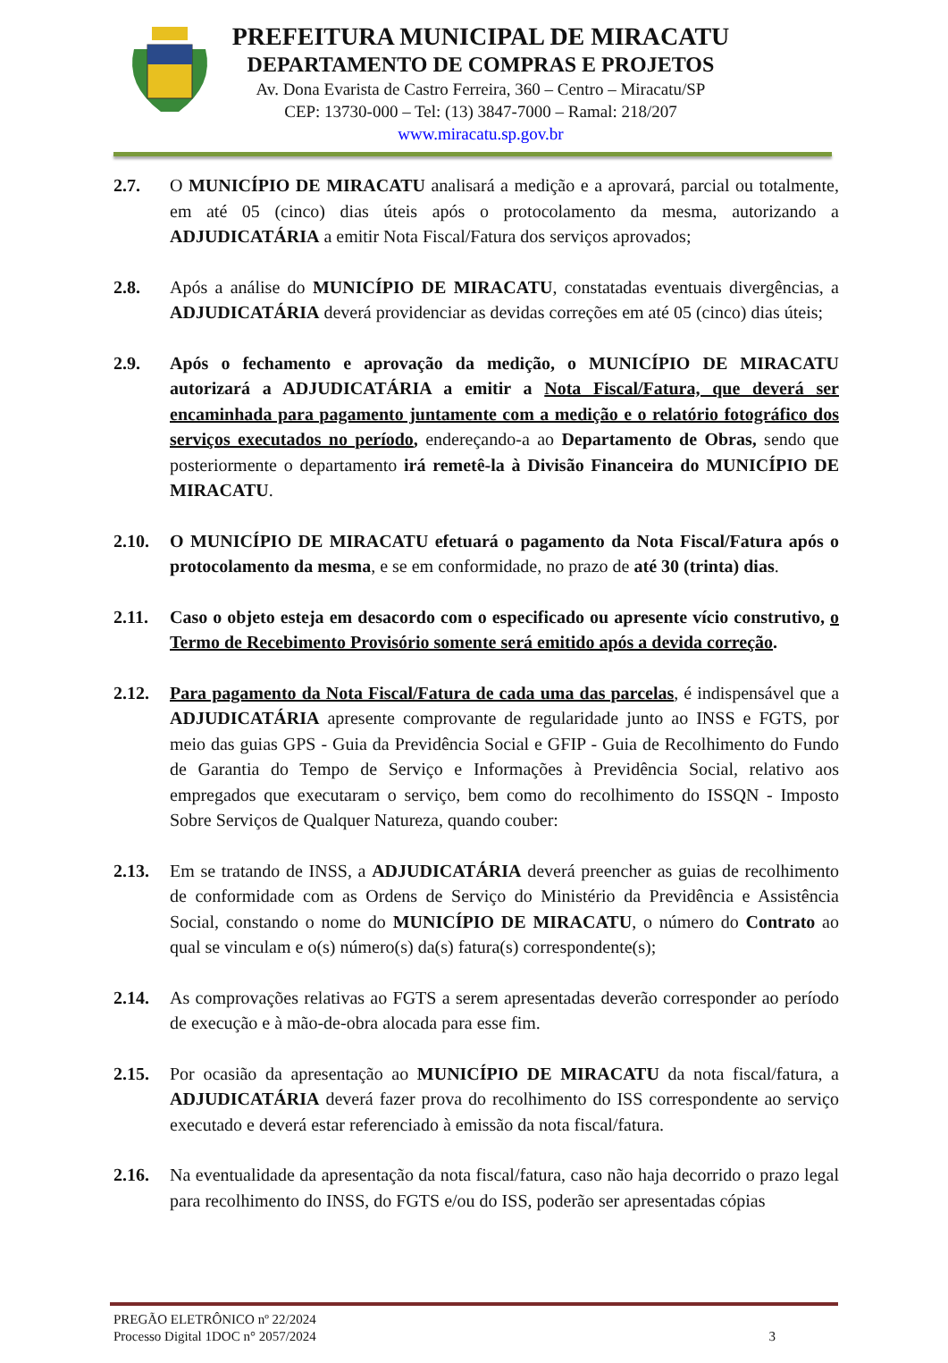PREFEITURA MUNICIPAL DE MIRACATU
DEPARTAMENTO DE COMPRAS E PROJETOS
Av. Dona Evarista de Castro Ferreira, 360 – Centro – Miracatu/SP
CEP: 13730-000 – Tel: (13) 3847-7000 – Ramal: 218/207
www.miracatu.sp.gov.br
2.7. O MUNICÍPIO DE MIRACATU analisará a medição e a aprovará, parcial ou totalmente, em até 05 (cinco) dias úteis após o protocolamento da mesma, autorizando a ADJUDICATÁRIA a emitir Nota Fiscal/Fatura dos serviços aprovados;
2.8. Após a análise do MUNICÍPIO DE MIRACATU, constatadas eventuais divergências, a ADJUDICATÁRIA deverá providenciar as devidas correções em até 05 (cinco) dias úteis;
2.9. Após o fechamento e aprovação da medição, o MUNICÍPIO DE MIRACATU autorizará a ADJUDICATÁRIA a emitir a Nota Fiscal/Fatura, que deverá ser encaminhada para pagamento juntamente com a medição e o relatório fotográfico dos serviços executados no período, endereçando-a ao Departamento de Obras, sendo que posteriormente o departamento irá remetê-la à Divisão Financeira do MUNICÍPIO DE MIRACATU.
2.10. O MUNICÍPIO DE MIRACATU efetuará o pagamento da Nota Fiscal/Fatura após o protocolamento da mesma, e se em conformidade, no prazo de até 30 (trinta) dias.
2.11. Caso o objeto esteja em desacordo com o especificado ou apresente vício construtivo, o Termo de Recebimento Provisório somente será emitido após a devida correção.
2.12. Para pagamento da Nota Fiscal/Fatura de cada uma das parcelas, é indispensável que a ADJUDICATÁRIA apresente comprovante de regularidade junto ao INSS e FGTS, por meio das guias GPS - Guia da Previdência Social e GFIP - Guia de Recolhimento do Fundo de Garantia do Tempo de Serviço e Informações à Previdência Social, relativo aos empregados que executaram o serviço, bem como do recolhimento do ISSQN - Imposto Sobre Serviços de Qualquer Natureza, quando couber:
2.13. Em se tratando de INSS, a ADJUDICATÁRIA deverá preencher as guias de recolhimento de conformidade com as Ordens de Serviço do Ministério da Previdência e Assistência Social, constando o nome do MUNICÍPIO DE MIRACATU, o número do Contrato ao qual se vinculam e o(s) número(s) da(s) fatura(s) correspondente(s);
2.14. As comprovações relativas ao FGTS a serem apresentadas deverão corresponder ao período de execução e à mão-de-obra alocada para esse fim.
2.15. Por ocasião da apresentação ao MUNICÍPIO DE MIRACATU da nota fiscal/fatura, a ADJUDICATÁRIA deverá fazer prova do recolhimento do ISS correspondente ao serviço executado e deverá estar referenciado à emissão da nota fiscal/fatura.
2.16. Na eventualidade da apresentação da nota fiscal/fatura, caso não haja decorrido o prazo legal para recolhimento do INSS, do FGTS e/ou do ISS, poderão ser apresentadas cópias
PREGÃO ELETRÔNICO nº 22/2024
Processo Digital 1DOC n° 2057/2024 3